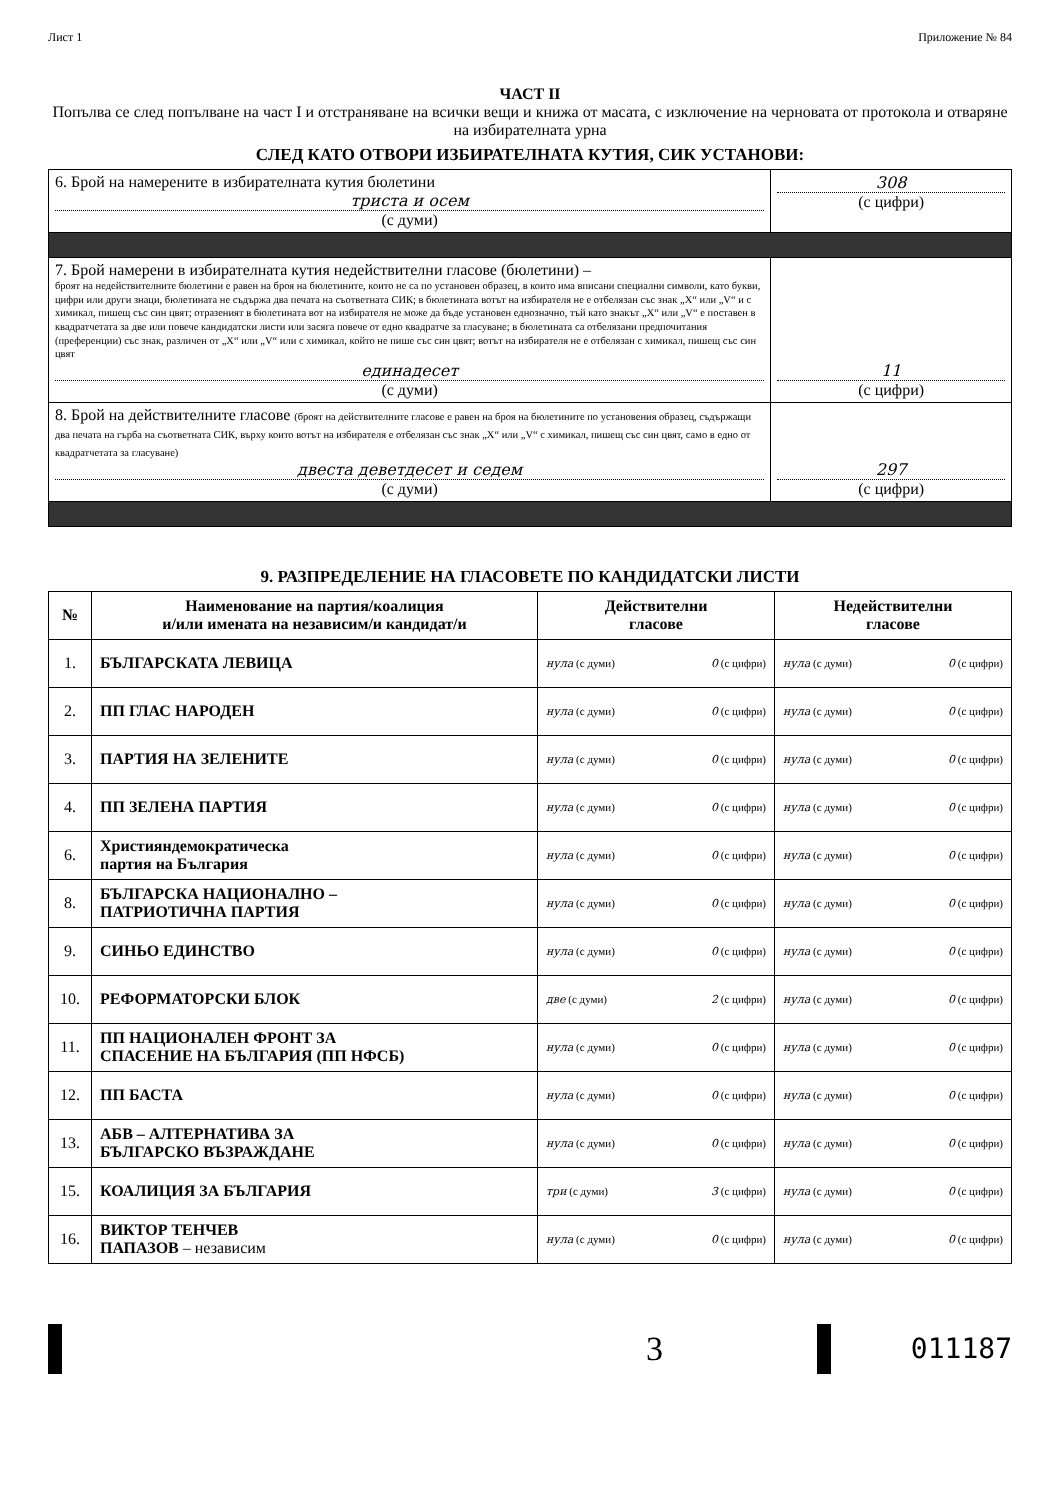Лист 1 Приложение № 84
ЧАСТ II
Попълва се след попълване на част I и отстраняване на всички вещи и книжа от масата, с изключение на черновата от протокола и отваряне на избирателната урна
СЛЕД КАТО ОТВОРИ ИЗБИРАТЕЛНАТА КУТИЯ, СИК УСТАНОВИ:
| 6. Брой на намерените в избирателната кутия бюлетини триста и осем (с думи) | 308 (с цифри) |
| 7. Брой намерени в избирателната кутия недействителни гласове (бюлетини) – броят на недействителните бюлетини е равен на броя на бюлетините, които не са по установен образец, в които има вписани специални символи, като букви, цифри или други знаци, бюлетината не съдържа два печата на съответната СИК; в бюлетината вотът на избирателя не е отбелязан със знак „X“ или „V“ и с химикал, пишещ със син цвят; отразеният в бюлетината вот на избирателя не може да бъде установен еднозначно, тъй като знакът „X“ или „V“ е поставен в квадратчетата за две или повече кандидатски листи или засяга повече от едно квадратче за гласуване; в бюлетината са отбелязани предпочитания (преференции) със знак, различен от „X“ или „V“ или с химикал, който не пише със син цвят; вотът на избирателя не е отбелязан с химикал, пишещ със син цвят единадесет (с думи) | 11 (с цифри) |
| 8. Брой на действителните гласове (броят на действителните гласове е равен на броя на бюлетините по установения образец, съдържащи два печата на гърба на съответната СИК, върху които вотът на избирателя е отбелязан със знак „X“ или „V“ с химикал, пишещ със син цвят, само в едно от квадратчетата за гласуване) двеста деветдесет и седем (с думи) | 297 (с цифри) |
9. РАЗПРЕДЕЛЕНИЕ НА ГЛАСОВЕТЕ ПО КАНДИДАТСКИ ЛИСТИ
| № | Наименование на партия/коалиция и/или имената на независим/и кандидат/и | Действителни гласове | Недействителни гласове |
| --- | --- | --- | --- |
| 1. | БЪЛГАРСКАТА ЛЕВИЦА | нула (с думи) 0 (с цифри) | нула (с думи) 0 (с цифри) |
| 2. | ПП ГЛАС НАРОДЕН | нула (с думи) 0 (с цифри) | нула (с думи) 0 (с цифри) |
| 3. | ПАРТИЯ НА ЗЕЛЕНИТЕ | нула (с думи) 0 (с цифри) | нула (с думи) 0 (с цифри) |
| 4. | ПП ЗЕЛЕНА ПАРТИЯ | нула (с думи) 0 (с цифри) | нула (с думи) 0 (с цифри) |
| 6. | Християндемократическа партия на България | нула (с думи) 0 (с цифри) | нула (с думи) 0 (с цифри) |
| 8. | БЪЛГАРСКА НАЦИОНАЛНО – ПАТРИОТИЧНА ПАРТИЯ | нула (с думи) 0 (с цифри) | нула (с думи) 0 (с цифри) |
| 9. | СИНЬО ЕДИНСТВО | нула (с думи) 0 (с цифри) | нула (с думи) 0 (с цифри) |
| 10. | РЕФОРМАТОРСКИ БЛОК | две (с думи) 2 (с цифри) | нула (с думи) 0 (с цифри) |
| 11. | ПП НАЦИОНАЛЕН ФРОНТ ЗА СПАСЕНИЕ НА БЪЛГАРИЯ (ПП НФСБ) | нула (с думи) 0 (с цифри) | нула (с думи) 0 (с цифри) |
| 12. | ПП БАСТА | нула (с думи) 0 (с цифри) | нула (с думи) 0 (с цифри) |
| 13. | АБВ – АЛТЕРНАТИВА ЗА БЪЛГАРСКО ВЪЗРАЖДАНЕ | нула (с думи) 0 (с цифри) | нула (с думи) 0 (с цифри) |
| 15. | КОАЛИЦИЯ ЗА БЪЛГАРИЯ | три (с думи) 3 (с цифри) | нула (с думи) 0 (с цифри) |
| 16. | ВИКТОР ТЕНЧЕВ ПАПАЗОВ – независим | нула (с думи) 0 (с цифри) | нула (с думи) 0 (с цифри) |
3
011187